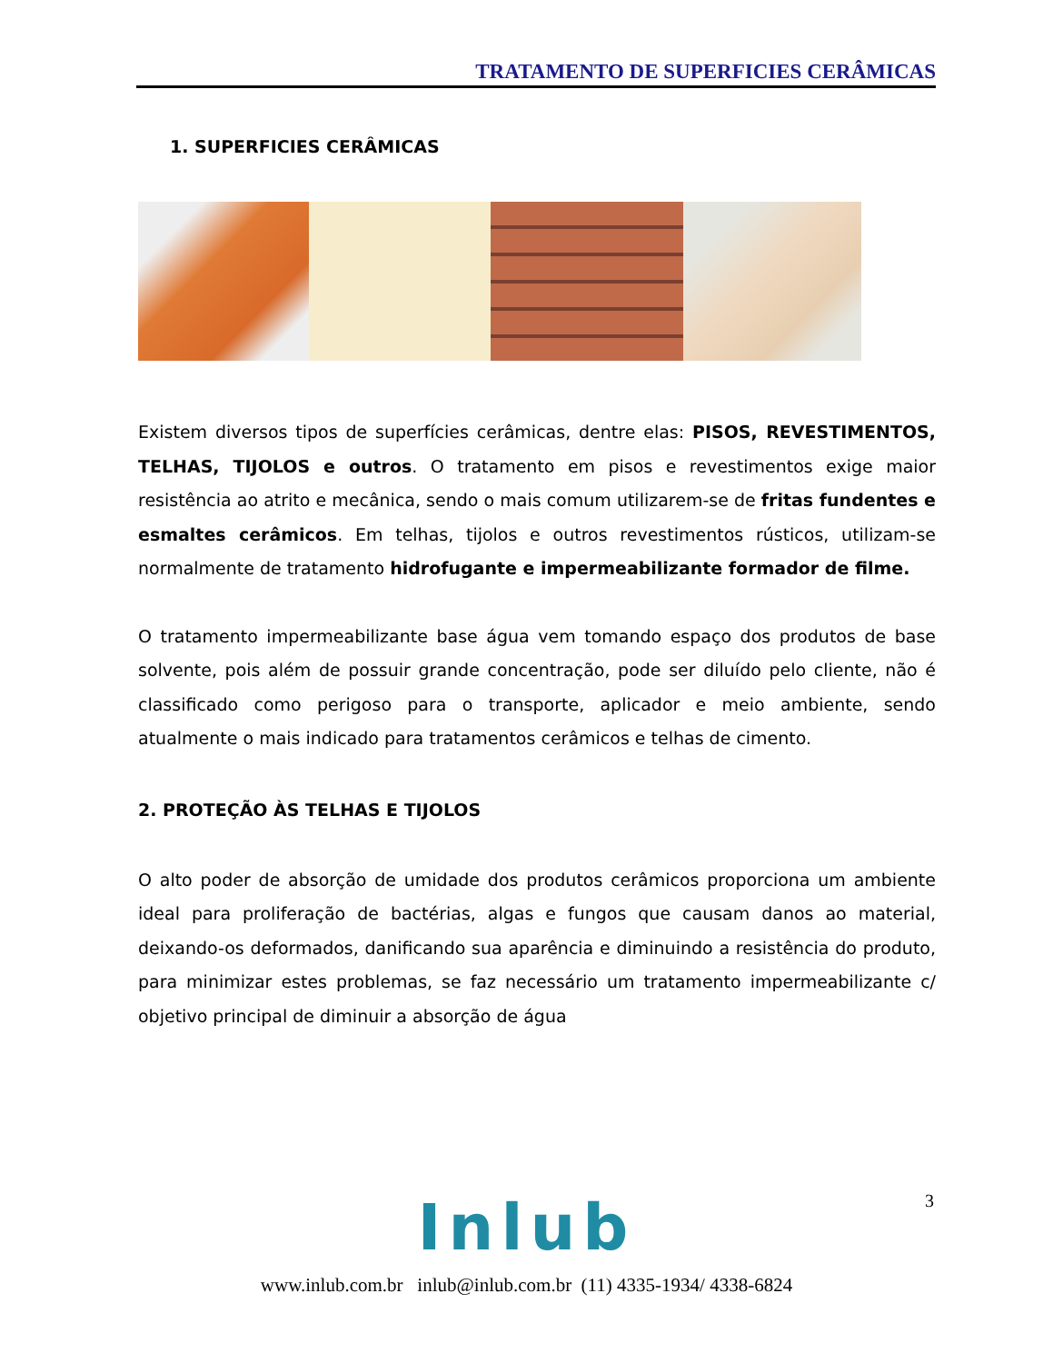TRATAMENTO DE SUPERFICIES CERÂMICAS
1. SUPERFICIES CERÂMICAS
Existem diversos tipos de superfícies cerâmicas, dentre elas: PISOS, REVESTIMENTOS, TELHAS, TIJOLOS e outros. O tratamento em pisos e revestimentos exige maior resistência ao atrito e mecânica, sendo o mais comum utilizarem-se de fritas fundentes e esmaltes cerâmicos. Em telhas, tijolos e outros revestimentos rústicos, utilizam-se normalmente de tratamento hidrofugante e impermeabilizante formador de filme.
O tratamento impermeabilizante base água vem tomando espaço dos produtos de base solvente, pois além de possuir grande concentração, pode ser diluído pelo cliente, não é classificado como perigoso para o transporte, aplicador e meio ambiente, sendo atualmente o mais indicado para tratamentos cerâmicos e telhas de cimento.
2. PROTEÇÃO ÀS TELHAS E TIJOLOS
O alto poder de absorção de umidade dos produtos cerâmicos proporciona um ambiente ideal para proliferação de bactérias, algas e fungos que causam danos ao material, deixando-os deformados, danificando sua aparência e diminuindo a resistência do produto, para minimizar estes problemas, se faz necessário um tratamento impermeabilizante c/ objetivo principal de diminuir a absorção de água
3
Inlub
www.inlub.com.br inlub@inlub.com.br (11) 4335-1934/ 4338-6824